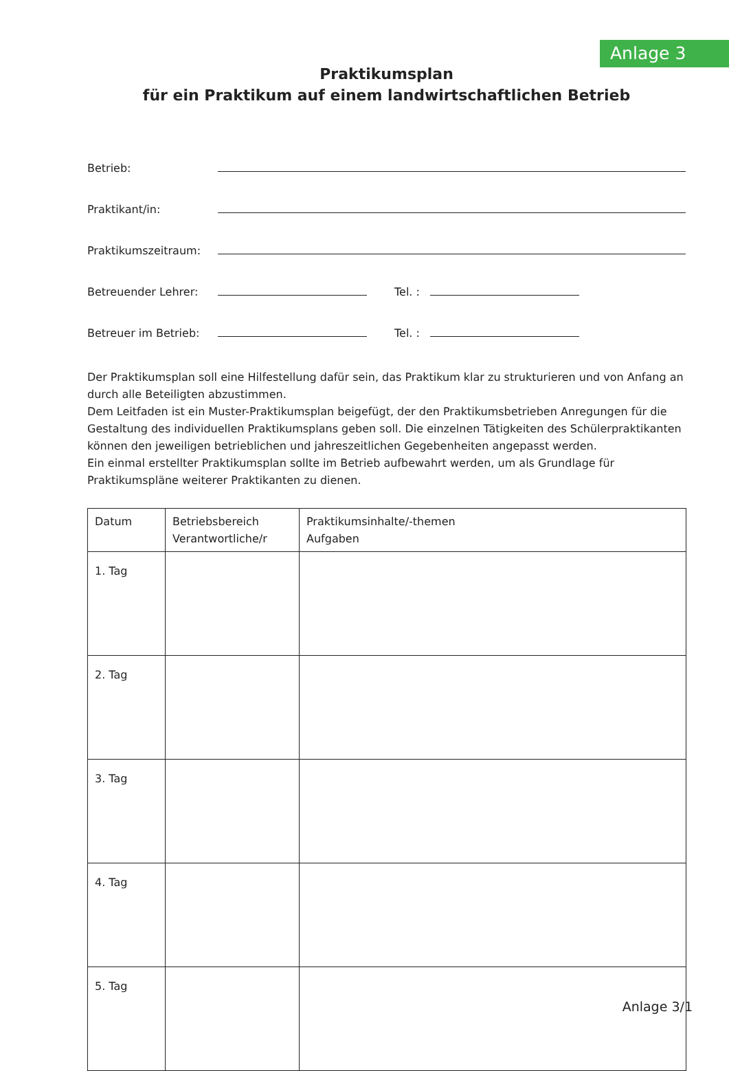Anlage 3
Praktikumsplan
für ein Praktikum auf einem landwirtschaftlichen Betrieb
Betrieb:
Praktikant/in:
Praktikumszeitraum:
Betreuender Lehrer: Tel. :
Betreuer im Betrieb: Tel. :
Der Praktikumsplan soll eine Hilfestellung dafür sein, das Praktikum klar zu strukturieren und von Anfang an durch alle Beteiligten abzustimmen.
Dem Leitfaden ist ein Muster-Praktikumsplan beigefügt, der den Praktikumsbetrieben Anregungen für die Gestaltung des individuellen Praktikumsplans geben soll. Die einzelnen Tätigkeiten des Schülerpraktikanten können den jeweiligen betrieblichen und jahreszeitlichen Gegebenheiten angepasst werden.
Ein einmal erstellter Praktikumsplan sollte im Betrieb aufbewahrt werden, um als Grundlage für Praktikumspläne weiterer Praktikanten zu dienen.
| Datum | Betriebsbereich Verantwortliche/r | Praktikumsinhalte/-themen Aufgaben |
| --- | --- | --- |
| 1. Tag | | |
| 2. Tag | | |
| 3. Tag | | |
| 4. Tag | | |
| 5. Tag | | |
Anlage 3/1